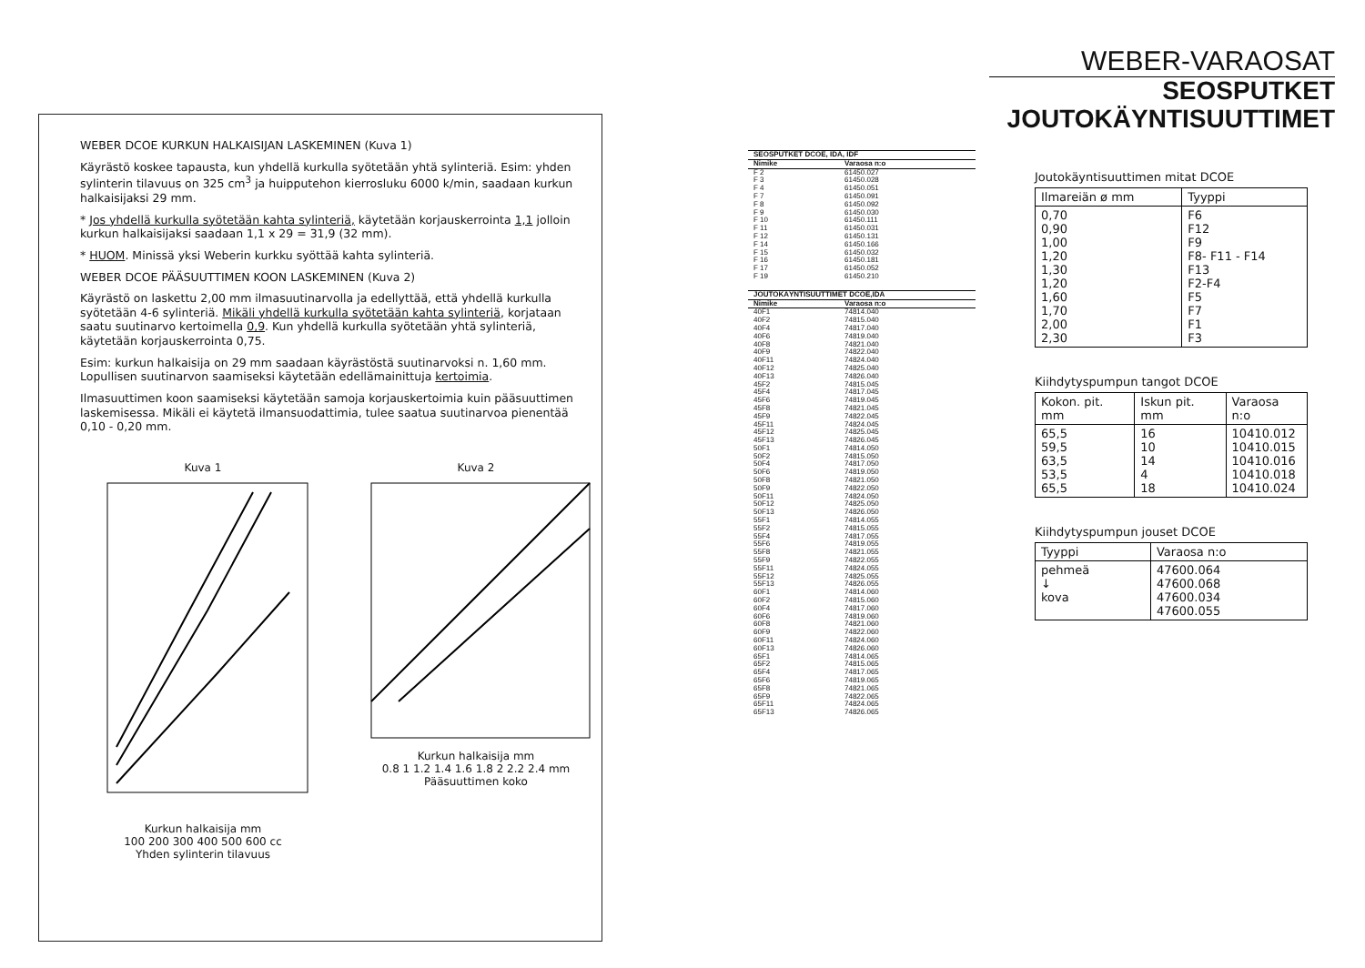WEBER DCOE KURKUN HALKAISIJAN LASKEMINEN (Kuva 1)
Käyrästö koskee tapausta, kun yhdellä kurkulla syötetään yhtä sylinteriä. Esim: yhden sylinterin tilavuus on 325 cm<sup>3</sup> ja huipputehon kierrosluku 6000 k/min, saadaan kurkun halkaisijaksi 29 mm.
* Jos yhdellä kurkulla syötetään kahta sylinteriä, käytetään korjauskerrointa 1,1 jolloin kurkun halkaisijaksi saadaan 1,1 x 29 = 31,9 (32 mm).
* HUOM. Minissä yksi Weberin kurkku syöttää kahta sylinteriä.
WEBER DCOE PÄÄSUUTTIMEN KOON LASKEMINEN (Kuva 2)
Käyrästö on laskettu 2,00 mm ilmasuutinarvolla ja edellyttää, että yhdellä kurkulla syötetään 4-6 sylinteriä. Mikäli yhdellä kurkulla syötetään kahta sylinteriä, korjataan saatu suutinarvo kertoimella 0,9. Kun yhdellä kurkulla syötetään yhtä sylinteriä, käytetään korjauskerrointa 0,75.
Esim: kurkun halkaisija on 29 mm saadaan käyrästöstä suutinarvoksi n. 1,60 mm. Lopullisen suutinarvon saamiseksi käytetään edellämainittuja kertoimia.
Ilmasuuttimen koon saamiseksi käytetään samoja korjauskertoimia kuin pääsuuttimen laskemisessa. Mikäli ei käytetä ilmansuodattimia, tulee saatua suutinarvoa pienentää 0,10 - 0,20 mm.
Kuva 1
Kurkun halkaisija mm
100 200 300 400 500 600 cc
Yhden sylinterin tilavuus
Kuva 2
Kurkun halkaisija mm
0.8 1 1.2 1.4 1.6 1.8 2 2.2 2.4 mm
Pääsuuttimen koko
| SEOSPUTKET DCOE, IDA, IDF | |
| --- | --- |
| Nimike | Varaosa n:o |
| F 2 | 61450.027 |
| F 3 | 61450.028 |
| F 4 | 61450.051 |
| F 7 | 61450.091 |
| F 8 | 61450.092 |
| F 9 | 61450.030 |
| F 10 | 61450.111 |
| F 11 | 61450.031 |
| F 12 | 61450.131 |
| F 14 | 61450.166 |
| F 15 | 61450.032 |
| F 16 | 61450.181 |
| F 17 | 61450.052 |
| F 19 | 61450.210 |
| JOUTOKÄYNTISUUTTIMET DCOE,IDA | |
| --- | --- |
| Nimike | Varaosa n:o |
| 40F1 | 74814.040 |
| 40F2 | 74815.040 |
| 40F4 | 74817.040 |
| 40F6 | 74819.040 |
| 40F8 | 74821.040 |
| 40F9 | 74822.040 |
| 40F11 | 74824.040 |
| 40F12 | 74825.040 |
| 40F13 | 74826.040 |
| 45F2 | 74815.045 |
| 45F4 | 74817.045 |
| 45F6 | 74819.045 |
| 45F8 | 74821.045 |
| 45F9 | 74822.045 |
| 45F11 | 74824.045 |
| 45F12 | 74825.045 |
| 45F13 | 74826.045 |
| 50F1 | 74814.050 |
| 50F2 | 74815.050 |
| 50F4 | 74817.050 |
| 50F6 | 74819.050 |
| 50F8 | 74821.050 |
| 50F9 | 74822.050 |
| 50F11 | 74824.050 |
| 50F12 | 74825.050 |
| 50F13 | 74826.050 |
| 55F1 | 74814.055 |
| 55F2 | 74815.055 |
| 55F4 | 74817.055 |
| 55F6 | 74819.055 |
| 55F8 | 74821.055 |
| 55F9 | 74822.055 |
| 55F11 | 74824.055 |
| 55F12 | 74825.055 |
| 55F13 | 74826.055 |
| 60F1 | 74814.060 |
| 60F2 | 74815.060 |
| 60F4 | 74817.060 |
| 60F6 | 74819.060 |
| 60F8 | 74821.060 |
| 60F9 | 74822.060 |
| 60F11 | 74824.060 |
| 60F13 | 74826.060 |
| 65F1 | 74814.065 |
| 65F2 | 74815.065 |
| 65F4 | 74817.065 |
| 65F6 | 74819.065 |
| 65F8 | 74821.065 |
| 65F9 | 74822.065 |
| 65F11 | 74824.065 |
| 65F13 | 74826.065 |
WEBER-VARAOSAT
SEOSPUTKET
JOUTOKÄYNTISUUTTIMET
Joutokäyntisuuttimen mitat DCOE
| Ilmareiän ø mm | Tyyppi |
| --- | --- |
| 0,70 0,90 1,00 1,20 1,30 1,20 1,60 1,70 2,00 2,30 | F6 F12 F9 F8- F11 - F14 F13 F2-F4 F5 F7 F1 F3 |
Kiihdytyspumpun tangot DCOE
| Kokon. pit. mm | Iskun pit. mm | Varaosa n:o |
| --- | --- | --- |
| 65,5 59,5 63,5 53,5 65,5 | 16 10 14 4 18 | 10410.012 10410.015 10410.016 10410.018 10410.024 |
Kiihdytyspumpun jouset DCOE
| Tyyppi | Varaosa n:o |
| --- | --- |
| pehmeä ↓ kova | 47600.064 47600.068 47600.034 47600.055 |